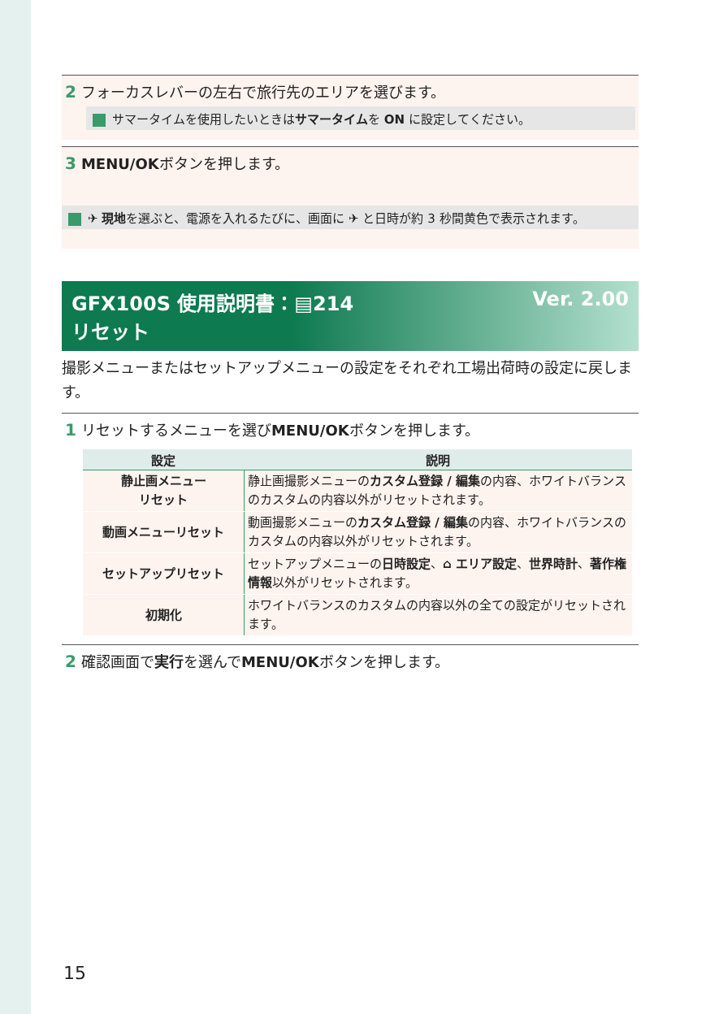2 フォーカスレバーの左右で旅行先のエリアを選びます。
サマータイムを使用したいときはサマータイムを ON に設定してください。
3 MENU/OKボタンを押します。
✈ 現地を選ぶと、電源を入れるたびに、画面に ✈ と日時が約 3 秒間黄色で表示されます。
GFX100S 使用説明書：▤214 Ver. 2.00
リセット
撮影メニューまたはセットアップメニューの設定をそれぞれ工場出荷時の設定に戻します。
1 リセットするメニューを選びMENU/OKボタンを押します。
| 設定 | 説明 |
| --- | --- |
| 静止画メニュー リセット | 静止画撮影メニューの カスタム登録 / 編集 の内容、ホワイトバランスのカスタムの内容以外がリセットされます。 |
| 動画メニューリセット | 動画撮影メニューの カスタム登録 / 編集 の内容、ホワイトバランスのカスタムの内容以外がリセットされます。 |
| セットアップリセット | セットアップメニューの 日時設定 、 ⌂ エリア設定 、 世界時計 、 著作権情報 以外がリセットされます。 |
| 初期化 | ホワイトバランスのカスタムの内容以外の全ての設定がリセットされます。 |
2 確認画面で実行を選んでMENU/OKボタンを押します。
15